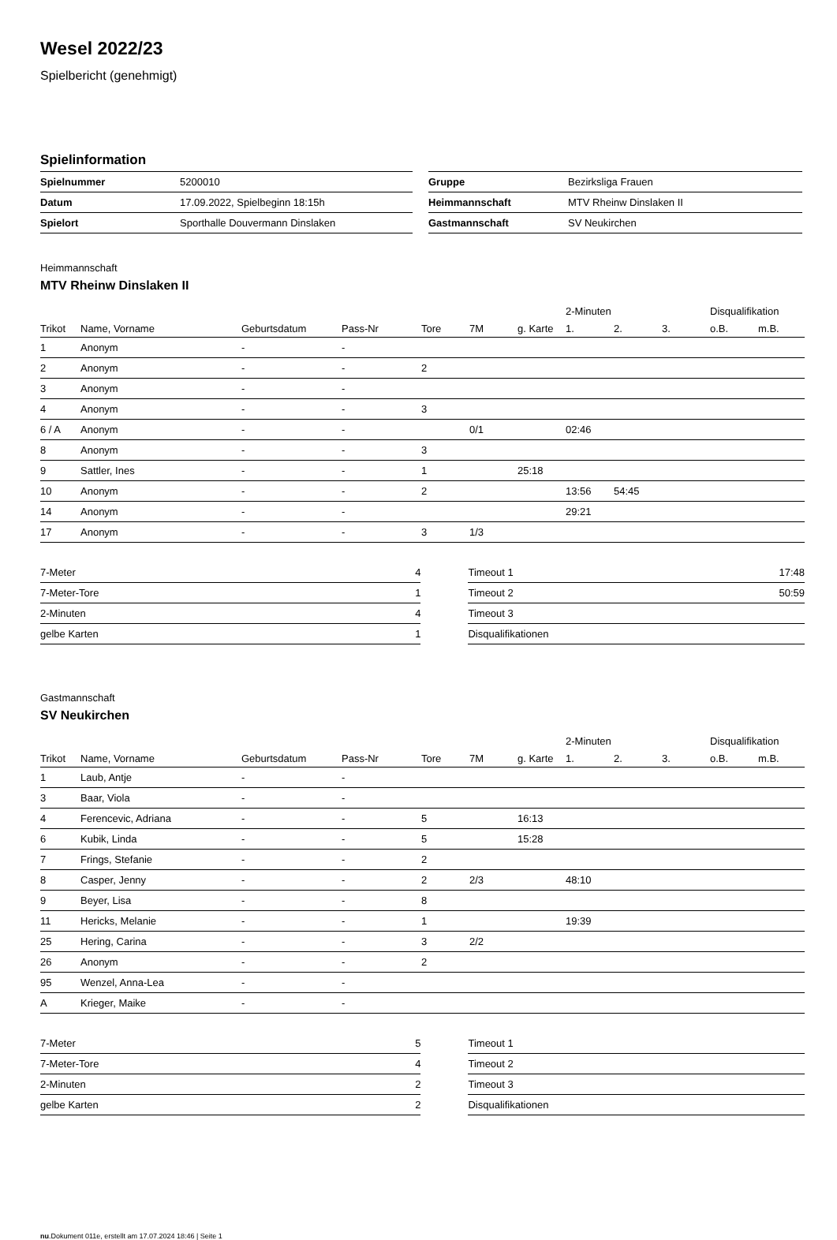Wesel 2022/23
Spielbericht (genehmigt)
Spielinformation
| Spielnummer | 5200010 |
| Datum | 17.09.2022, Spielbeginn 18:15h |
| Spielort | Sporthalle Douvermann Dinslaken |
| Gruppe | Bezirksliga Frauen |
| Heimmannschaft | MTV Rheinw Dinslaken II |
| Gastmannschaft | SV Neukirchen |
Heimmannschaft
MTV Rheinw Dinslaken II
| | | | | | | | 2-Minuten | | | Disqualifikation | |
| --- | --- | --- | --- | --- | --- | --- | --- | --- | --- | --- | --- |
| Trikot | Name, Vorname | Geburtsdatum | Pass-Nr | Tore | 7M | g. Karte | 1. | 2. | 3. | o.B. | m.B. |
| 1 | Anonym | - | - | | | | | | | | |
| 2 | Anonym | - | - | 2 | | | | | | | |
| 3 | Anonym | - | - | | | | | | | | |
| 4 | Anonym | - | - | 3 | | | | | | | |
| 6 / A | Anonym | - | - | | 0/1 | | 02:46 | | | | |
| 8 | Anonym | - | - | 3 | | | | | | | |
| 9 | Sattler, Ines | - | - | 1 | | 25:18 | | | | | |
| 10 | Anonym | - | - | 2 | | | 13:56 | 54:45 | | | |
| 14 | Anonym | - | - | | | | 29:21 | | | | |
| 17 | Anonym | - | - | 3 | 1/3 | | | | | | |
| 7-Meter | 4 |
| 7-Meter-Tore | 1 |
| 2-Minuten | 4 |
| gelbe Karten | 1 |
| Timeout 1 | 17:48 |
| Timeout 2 | 50:59 |
| Timeout 3 | |
| Disqualifikationen | |
Gastmannschaft
SV Neukirchen
| | | | | | | | 2-Minuten | | | Disqualifikation | |
| --- | --- | --- | --- | --- | --- | --- | --- | --- | --- | --- | --- |
| Trikot | Name, Vorname | Geburtsdatum | Pass-Nr | Tore | 7M | g. Karte | 1. | 2. | 3. | o.B. | m.B. |
| 1 | Laub, Antje | - | - | | | | | | | | |
| 3 | Baar, Viola | - | - | | | | | | | | |
| 4 | Ferencevic, Adriana | - | - | 5 | | 16:13 | | | | | |
| 6 | Kubik, Linda | - | - | 5 | | 15:28 | | | | | |
| 7 | Frings, Stefanie | - | - | 2 | | | | | | | |
| 8 | Casper, Jenny | - | - | 2 | 2/3 | | 48:10 | | | | |
| 9 | Beyer, Lisa | - | - | 8 | | | | | | | |
| 11 | Hericks, Melanie | - | - | 1 | | | 19:39 | | | | |
| 25 | Hering, Carina | - | - | 3 | 2/2 | | | | | | |
| 26 | Anonym | - | - | 2 | | | | | | | |
| 95 | Wenzel, Anna-Lea | - | - | | | | | | | | |
| A | Krieger, Maike | - | - | | | | | | | | |
| 7-Meter | 5 |
| 7-Meter-Tore | 4 |
| 2-Minuten | 2 |
| gelbe Karten | 2 |
| Timeout 1 | |
| Timeout 2 | |
| Timeout 3 | |
| Disqualifikationen | |
nu.Dokument 011e, erstellt am 17.07.2024 18:46 | Seite 1